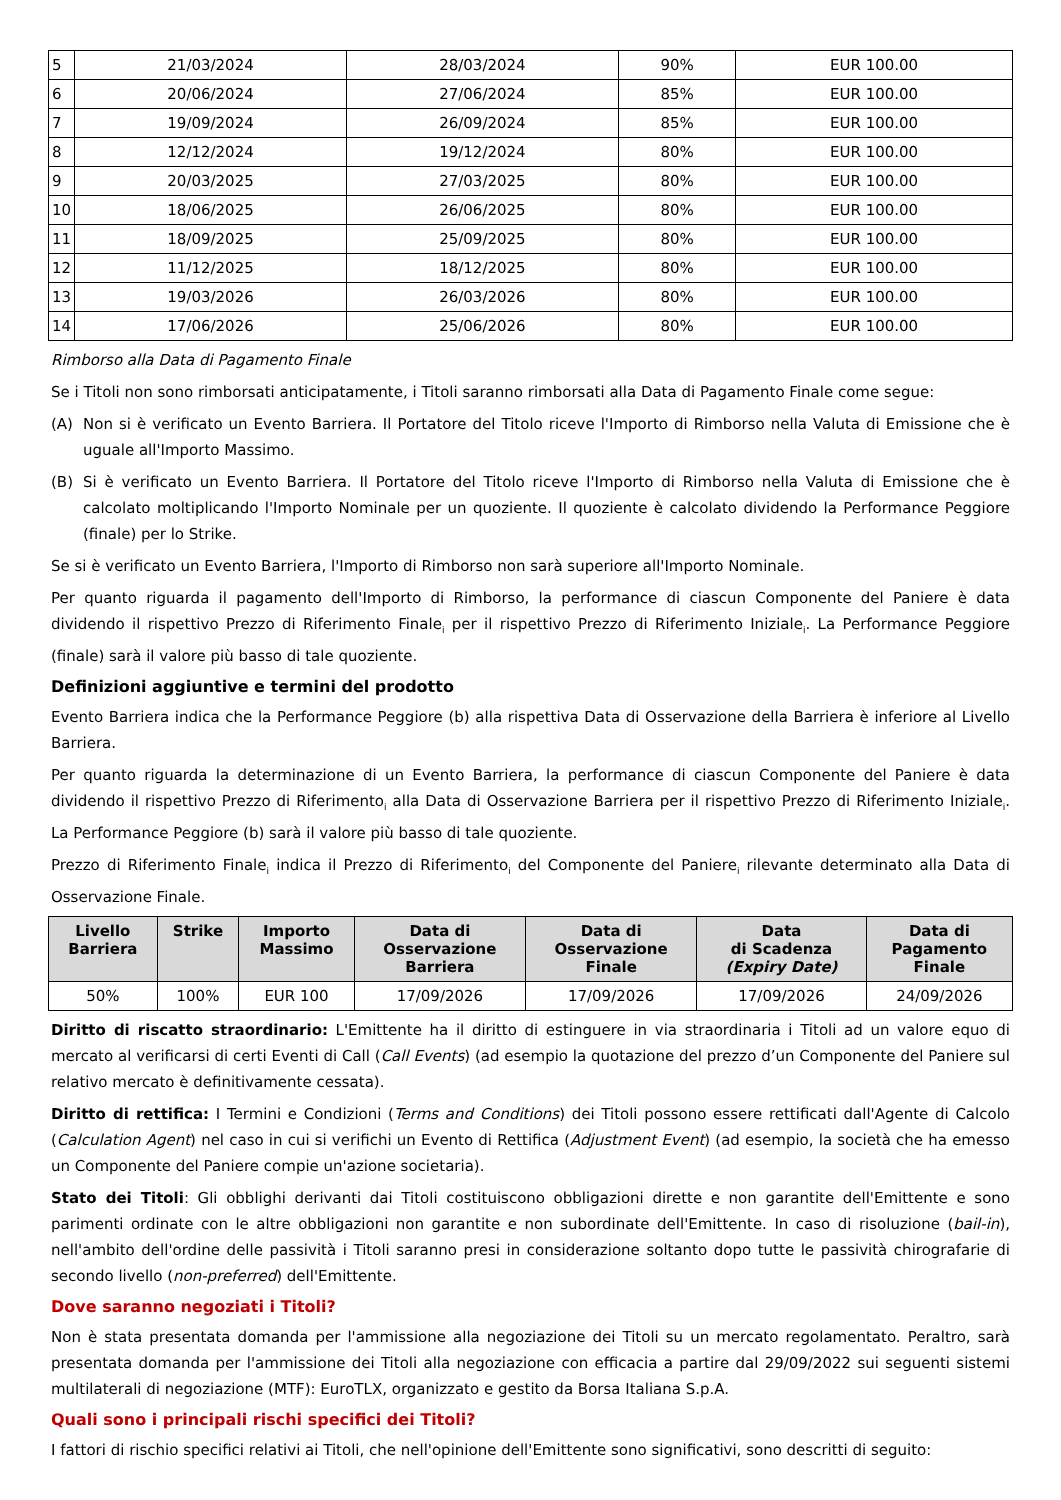| 5 | 21/03/2024 | 28/03/2024 | 90% | EUR 100.00 |
| 6 | 20/06/2024 | 27/06/2024 | 85% | EUR 100.00 |
| 7 | 19/09/2024 | 26/09/2024 | 85% | EUR 100.00 |
| 8 | 12/12/2024 | 19/12/2024 | 80% | EUR 100.00 |
| 9 | 20/03/2025 | 27/03/2025 | 80% | EUR 100.00 |
| 10 | 18/06/2025 | 26/06/2025 | 80% | EUR 100.00 |
| 11 | 18/09/2025 | 25/09/2025 | 80% | EUR 100.00 |
| 12 | 11/12/2025 | 18/12/2025 | 80% | EUR 100.00 |
| 13 | 19/03/2026 | 26/03/2026 | 80% | EUR 100.00 |
| 14 | 17/06/2026 | 25/06/2026 | 80% | EUR 100.00 |
Rimborso alla Data di Pagamento Finale
Se i Titoli non sono rimborsati anticipatamente, i Titoli saranno rimborsati alla Data di Pagamento Finale come segue:
(A) Non si è verificato un Evento Barriera. Il Portatore del Titolo riceve l'Importo di Rimborso nella Valuta di Emissione che è uguale all'Importo Massimo.
(B) Si è verificato un Evento Barriera. Il Portatore del Titolo riceve l'Importo di Rimborso nella Valuta di Emissione che è calcolato moltiplicando l'Importo Nominale per un quoziente. Il quoziente è calcolato dividendo la Performance Peggiore (finale) per lo Strike.
Se si è verificato un Evento Barriera, l'Importo di Rimborso non sarà superiore all'Importo Nominale.
Per quanto riguarda il pagamento dell'Importo di Rimborso, la performance di ciascun Componente del Paniere è data dividendo il rispettivo Prezzo di Riferimento Finale<sub>i</sub> per il rispettivo Prezzo di Riferimento Iniziale<sub>i</sub>. La Performance Peggiore (finale) sarà il valore più basso di tale quoziente.
Definizioni aggiuntive e termini del prodotto
Evento Barriera indica che la Performance Peggiore (b) alla rispettiva Data di Osservazione della Barriera è inferiore al Livello Barriera.
Per quanto riguarda la determinazione di un Evento Barriera, la performance di ciascun Componente del Paniere è data dividendo il rispettivo Prezzo di Riferimento<sub>i</sub> alla Data di Osservazione Barriera per il rispettivo Prezzo di Riferimento Iniziale<sub>i</sub>. La Performance Peggiore (b) sarà il valore più basso di tale quoziente.
Prezzo di Riferimento Finale<sub>i</sub> indica il Prezzo di Riferimento<sub>i</sub> del Componente del Paniere<sub>i</sub> rilevante determinato alla Data di Osservazione Finale.
| Livello Barriera | Strike | Importo Massimo | Data di Osservazione Barriera | Data di Osservazione Finale | Data di Scadenza (Expiry Date) | Data di Pagamento Finale |
| --- | --- | --- | --- | --- | --- | --- |
| 50% | 100% | EUR 100 | 17/09/2026 | 17/09/2026 | 17/09/2026 | 24/09/2026 |
Diritto di riscatto straordinario: L'Emittente ha il diritto di estinguere in via straordinaria i Titoli ad un valore equo di mercato al verificarsi di certi Eventi di Call (Call Events) (ad esempio la quotazione del prezzo d’un Componente del Paniere sul relativo mercato è definitivamente cessata).
Diritto di rettifica: I Termini e Condizioni (Terms and Conditions) dei Titoli possono essere rettificati dall'Agente di Calcolo (Calculation Agent) nel caso in cui si verifichi un Evento di Rettifica (Adjustment Event) (ad esempio, la società che ha emesso un Componente del Paniere compie un'azione societaria).
Stato dei Titoli: Gli obblighi derivanti dai Titoli costituiscono obbligazioni dirette e non garantite dell'Emittente e sono parimenti ordinate con le altre obbligazioni non garantite e non subordinate dell'Emittente. In caso di risoluzione (bail-in), nell'ambito dell'ordine delle passività i Titoli saranno presi in considerazione soltanto dopo tutte le passività chirografarie di secondo livello (non-preferred) dell'Emittente.
Dove saranno negoziati i Titoli?
Non è stata presentata domanda per l'ammissione alla negoziazione dei Titoli su un mercato regolamentato. Peraltro, sarà presentata domanda per l'ammissione dei Titoli alla negoziazione con efficacia a partire dal 29/09/2022 sui seguenti sistemi multilaterali di negoziazione (MTF): EuroTLX, organizzato e gestito da Borsa Italiana S.p.A.
Quali sono i principali rischi specifici dei Titoli?
I fattori di rischio specifici relativi ai Titoli, che nell'opinione dell'Emittente sono significativi, sono descritti di seguito: